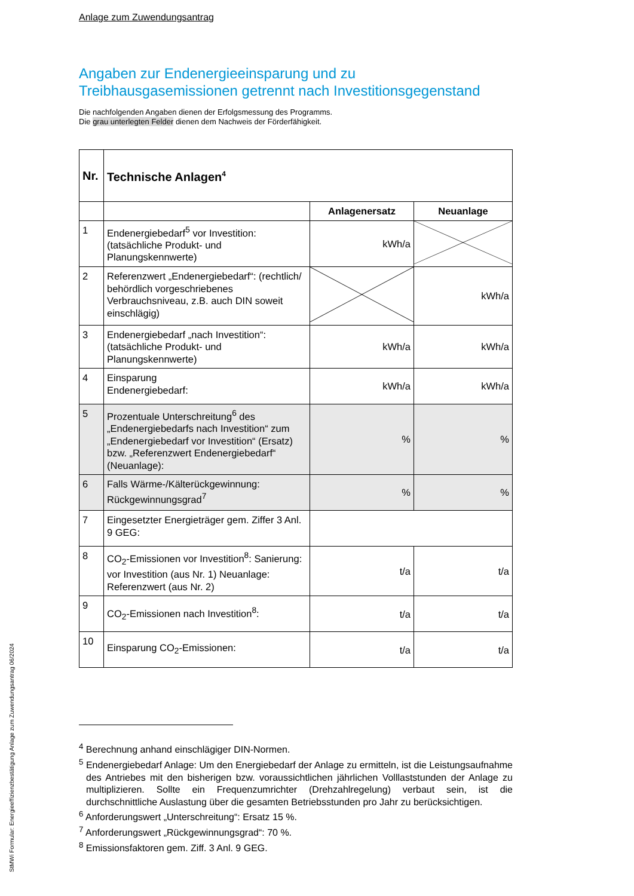Anlage zum Zuwendungsantrag
Angaben zur Endenergieeinsparung und zu
Treibhausgasemissionen getrennt nach Investitionsgegenstand
Die nachfolgenden Angaben dienen der Erfolgsmessung des Programms.
Die grau unterlegten Felder dienen dem Nachweis der Förderfähigkeit.
| Nr. | Technische Anlagen<sup>4</sup> | | |
| --- | --- | --- | --- |
| | | Anlagenersatz | Neuanlage |
| 1 | Endenergiebedarf<sup>5</sup> vor Investition: (tatsächliche Produkt- und Planungskennwerte) | kWh/a | |
| 2 | Referenzwert „Endenergiebedarf“: (rechtlich/ behördlich vorgeschriebenes Verbrauchsniveau, z.B. auch DIN soweit einschlägig) | | kWh/a |
| 3 | Endenergiebedarf „nach Investition“: (tatsächliche Produkt- und Planungskennwerte) | kWh/a | kWh/a |
| 4 | Einsparung Endenergiebedarf: | kWh/a | kWh/a |
| 5 | Prozentuale Unterschreitung<sup>6</sup> des „Endenergiebedarfs nach Investition“ zum „Endenergiebedarf vor Investition“ (Ersatz) bzw. „Referenzwert Endenergiebedarf“ (Neuanlage): | % | % |
| 6 | Falls Wärme-/Kälterückgewinnung: Rückgewinnungsgrad<sup>7</sup> | % | % |
| 7 | Eingesetzter Energieträger gem. Ziffer 3 Anl. 9 GEG: | | |
| 8 | CO<sub>2</sub>-Emissionen vor Investition<sup>8</sup>: Sanierung: vor Investition (aus Nr. 1) Neuanlage: Referenzwert (aus Nr. 2) | t/a | t/a |
| 9 | CO<sub>2</sub>-Emissionen nach Investition<sup>8</sup>: | t/a | t/a |
| 10 | Einsparung CO<sub>2</sub>-Emissionen: | t/a | t/a |
<sup>4</sup> Berechnung anhand einschlägiger DIN-Normen.
<sup>5</sup> Endenergiebedarf Anlage: Um den Energiebedarf der Anlage zu ermitteln, ist die Leistungsaufnahme des Antriebes mit den bisherigen bzw. voraussichtlichen jährlichen Volllaststunden der Anlage zu multiplizieren. Sollte ein Frequenzumrichter (Drehzahlregelung) verbaut sein, ist die durchschnittliche Auslastung über die gesamten Betriebsstunden pro Jahr zu berücksichtigen.
<sup>6</sup> Anforderungswert „Unterschreitung“: Ersatz 15 %.
<sup>7</sup> Anforderungswert „Rückgewinnungsgrad“: 70 %.
<sup>8</sup> Emissionsfaktoren gem. Ziff. 3 Anl. 9 GEG.
StMWi Formular: Energieeffizienzbestätigung Anlage zum Zuwendungsantrag 06/2024